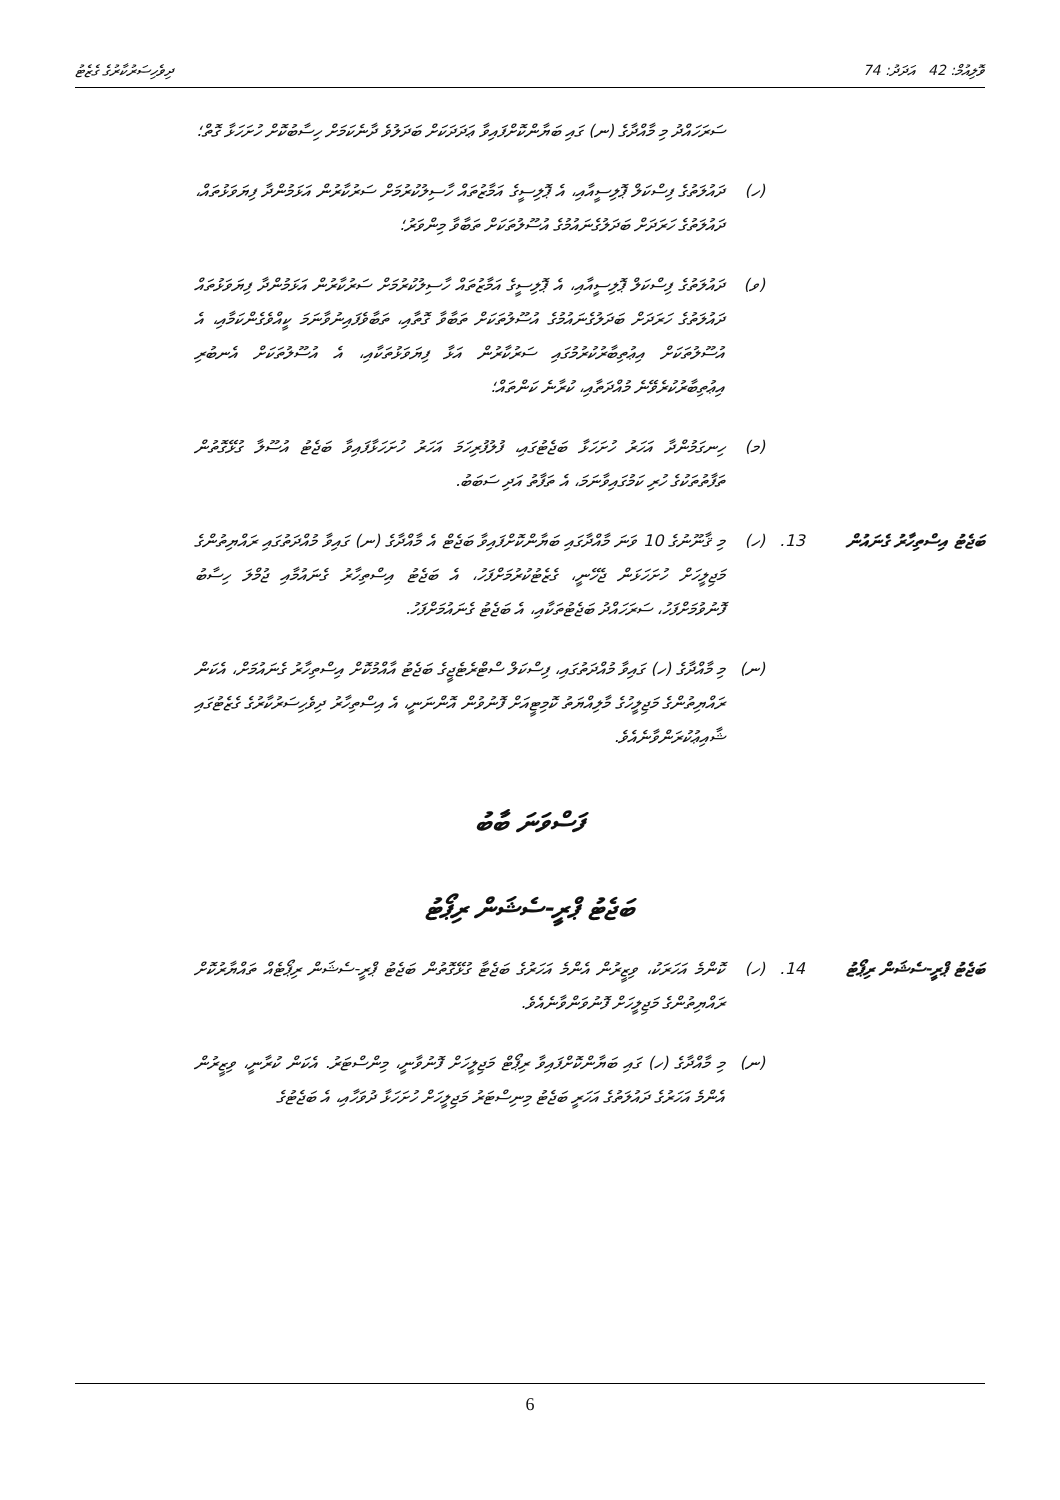ވޮލިއުމް: 42 އަދަދު: 74 ދިވެހިސަރުކާރުގެ ގެޒެޓު
ސަރަހައްދު މި މާއްދާގެ (ނ) ގައި ބަޔާންކޮށްފައިވާ ޢަދަދަކަށް ބަދަލުވެ ދާނެކަމަށް ހިސާބުކޮށް ހުށަހަޅާ ގޮތް؛
(ހ)
ދައުލަތުގެ ފިސްކަލް ޕޮލިސީއާއި، އެ ޕޮލިސީގެ އަމާޒުތައް ހާސިލުކުރުމަށް ސަރުކާރުން އަޅަމުންދާ ފިޔަވަޅުތައް، ދައުލަތުގެ ހަރަދަށް ބަދަލުގެނައުމުގެ އުސޫލުތަކަށް ތަބާވާ މިންވަރު؛
(ވ)
ދައުލަތުގެ ފިސްކަލް ޕޮލިސީއާއި، އެ ޕޮލިސީގެ އަމާޒުތައް ހާސިލުކުރުމަށް ސަރުކާރުން އަޅަމުންދާ ފިޔަވަޅުތައް ދައުލަތުގެ ހަރަދަށް ބަދަލުގެނައުމުގެ އުސޫލުތަކަށް ތަބާވާ ގޮތާއި، ތަބާވެފައިނުވާނަމަ ކީއްވެގެންކަމާއި، އެ އުސޫލުތަކަށް އިޢުތިބާރުކުރުމުގައި ސަރުކާރުން އަޅާ ފިޔަވަޅުތަކާއި، އެ އުސޫލުތަކަށް އެނބުރި އިޢުތިބާރުކުރެވޭނެ މުއްދަތާއި، ކުރާނެ ކަންތައް؛
(މ)
ހިނގަމުންދާ އަހަރު ހުށަހަޅާ ބަޖެޓުގައި، ފުލުފުރިހަމަ އަހަރު ހުށަހަޅާފައިވާ ބަޖެޓު އުސޫލާ ގުޅޭގޮތުން ތަފާތުތަކުގެ ހުރި ކަމުގައިވާނަމަ، އެ ތަފާތު އަދި ސަބަބު.
ބަޖެޓު އިސްތިހާރު ގެނައުން
13.
(ހ)
މި ޤާނޫނުގެ 10 ވަނަ މާއްދާގައި ބަޔާންކޮށްފައިވާ ބަޖެޓް އެ މާއްދާގެ (ނ) ގައިވާ މުއްދަތުގައި ރައްޔިތުންގެ މަޖިލީހަށް ހުށަހަޅަން ޖެހޭނީ، ގެޒެޓުކުރުމަށްފަހު، އެ ބަޖެޓު އިސްތިހާރު ގެނައުމާއި ޖުމްލަ ހިސާބު ފޮނުވުމަށްފަހު، ސަރަހައްދު ބަޖެޓުތަކާއި، އެ ބަޖެޓު ގެނައުމަށްފަހު.
(ނ)
މި މާއްދާގެ (ހ) ގައިވާ މުއްދަތުގައި، ފިސްކަލް ސްޓްރެޓެޖީގެ ބަޖެޓު އާއްމުކޮށް އިސްތިހާރު ގެނައުމަށް، އެކަން ރައްޔިތުންގެ މަޖިލީހުގެ މާލިއްޔަތު ކޮމިޓީއަށް ފޮނުވުން އޮންނަނީ، އެ އިސްތިހާރު ދިވެހިސަރުކާރުގެ ގެޒެޓުގައި ޝާއިޢުކުރަންވާނެއެވެ.
ފަސްވަނަ ބާބު
ބަޖެޓު ޕްރީ-ސެޝަން ރިޕޯޓު
ބަޖެޓު ޕްރީ-ސެޝަން ރިޕޯޓު
14.
(ހ)
ކޮންމެ އަހަރަކު، ވިޒީރުން އެންމެ އަހަރުގެ ބަޖެޓާ ގުޅޭގޮތުން ބަޖެޓު ޕްރީ-ސެޝަން ރިޕޯޓެއް ތައްޔާރުކޮށް ރައްޔިތުންގެ މަޖިލީހަށް ފޮނުވަންވާނެއެވެ.
(ނ)
މި މާއްދާގެ (ހ) ގައި ބަޔާންކޮށްފައިވާ ރިޕޯޓް މަޖިލީހަށް ފޮނުވާނީ، މިންސްޓަރު. އެކަން ކުރާނީ، ވިޒީރުން އެންމެ އަހަރުގެ ދައުލަތުގެ އަހަރީ ބަޖެޓު މިނިސްޓަރު މަޖިލީހަށް ހުށަހަޅާ ދުވަހާއި، އެ ބަޖެޓުގެ
6